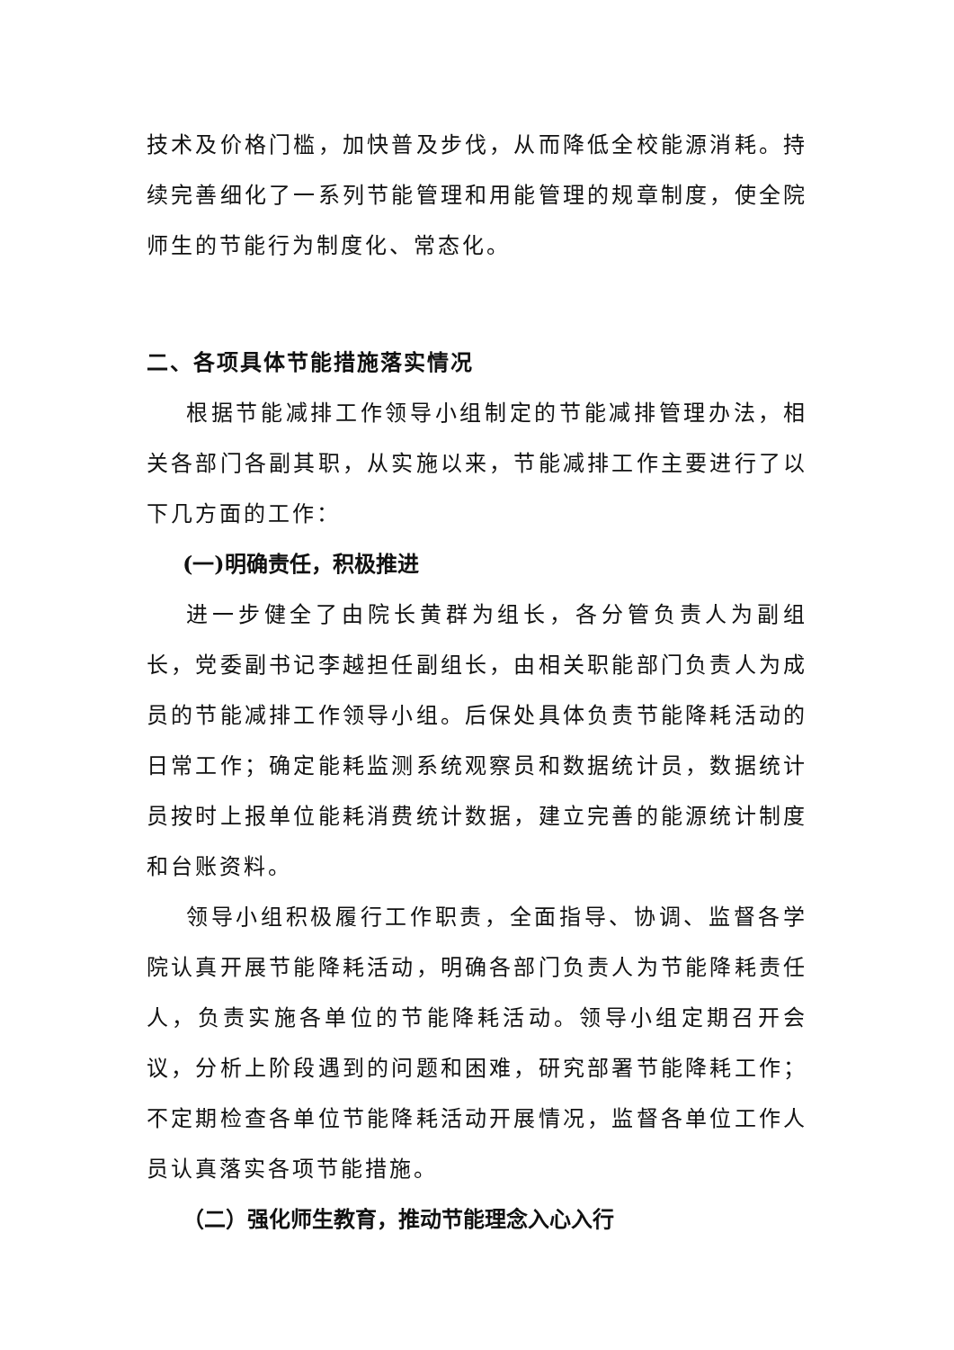技术及价格门槛，加快普及步伐，从而降低全校能源消耗。持续完善细化了一系列节能管理和用能管理的规章制度，使全院师生的节能行为制度化、常态化。
二、各项具体节能措施落实情况
根据节能减排工作领导小组制定的节能减排管理办法，相关各部门各副其职，从实施以来，节能减排工作主要进行了以下几方面的工作：
(一)明确责任，积极推进
进一步健全了由院长黄群为组长，各分管负责人为副组长，党委副书记李越担任副组长，由相关职能部门负责人为成员的节能减排工作领导小组。后保处具体负责节能降耗活动的日常工作；确定能耗监测系统观察员和数据统计员，数据统计员按时上报单位能耗消费统计数据，建立完善的能源统计制度和台账资料。
领导小组积极履行工作职责，全面指导、协调、监督各学院认真开展节能降耗活动，明确各部门负责人为节能降耗责任人，负责实施各单位的节能降耗活动。领导小组定期召开会议，分析上阶段遇到的问题和困难，研究部署节能降耗工作；不定期检查各单位节能降耗活动开展情况，监督各单位工作人员认真落实各项节能措施。
（二）强化师生教育，推动节能理念入心入行